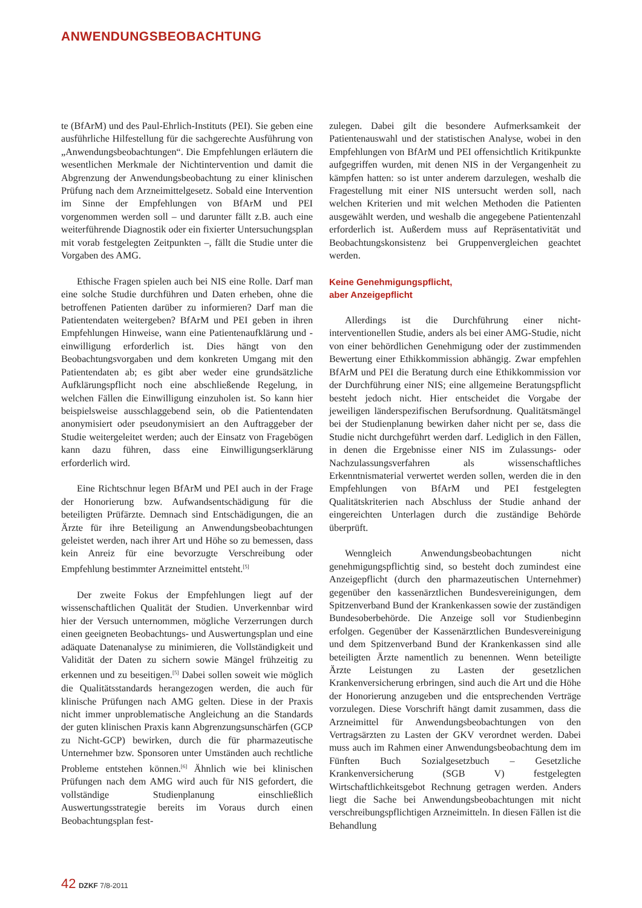ANWENDUNGSBEOBACHTUNG
te (BfArM) und des Paul-Ehrlich-Instituts (PEI). Sie geben eine ausführliche Hilfestellung für die sachgerechte Ausführung von „Anwendungsbeobachtungen“. Die Empfehlungen erläutern die wesentlichen Merkmale der Nichtintervention und damit die Abgrenzung der Anwendungsbeobachtung zu einer klinischen Prüfung nach dem Arzneimittelgesetz. Sobald eine Intervention im Sinne der Empfehlungen von BfArM und PEI vorgenommen werden soll – und darunter fällt z.B. auch eine weiterführende Diagnostik oder ein fixierter Untersuchungsplan mit vorab festgelegten Zeitpunkten –, fällt die Studie unter die Vorgaben des AMG.
Ethische Fragen spielen auch bei NIS eine Rolle. Darf man eine solche Studie durchführen und Daten erheben, ohne die betroffenen Patienten darüber zu informieren? Darf man die Patientendaten weitergeben? BfArM und PEI geben in ihren Empfehlungen Hinweise, wann eine Patientenaufklärung und -einwilligung erforderlich ist. Dies hängt von den Beobachtungsvorgaben und dem konkreten Umgang mit den Patientendaten ab; es gibt aber weder eine grundsätzliche Aufklärungspflicht noch eine abschließende Regelung, in welchen Fällen die Einwilligung einzuholen ist. So kann hier beispielsweise ausschlaggebend sein, ob die Patientendaten anonymisiert oder pseudonymisiert an den Auftraggeber der Studie weitergeleitet werden; auch der Einsatz von Fragebögen kann dazu führen, dass eine Einwilligungserklärung erforderlich wird.
Eine Richtschnur legen BfArM und PEI auch in der Frage der Honorierung bzw. Aufwandsentschädigung für die beteiligten Prüfärzte. Demnach sind Entschädigungen, die an Ärzte für ihre Beteiligung an Anwendungsbeobachtungen geleistet werden, nach ihrer Art und Höhe so zu bemessen, dass kein Anreiz für eine bevorzugte Verschreibung oder Empfehlung bestimmter Arzneimittel entsteht.<sup>[5]</sup>
Der zweite Fokus der Empfehlungen liegt auf der wissenschaftlichen Qualität der Studien. Unverkennbar wird hier der Versuch unternommen, mögliche Verzerrungen durch einen geeigneten Beobachtungs- und Auswertungsplan und eine adäquate Datenanalyse zu minimieren, die Vollständigkeit und Validität der Daten zu sichern sowie Mängel frühzeitig zu erkennen und zu beseitigen.<sup>[5]</sup> Dabei sollen soweit wie möglich die Qualitätsstandards herangezogen werden, die auch für klinische Prüfungen nach AMG gelten. Diese in der Praxis nicht immer unproblematische Angleichung an die Standards der guten klinischen Praxis kann Abgrenzungsunschärfen (GCP zu Nicht-GCP) bewirken, durch die für pharmazeutische Unternehmer bzw. Sponsoren unter Umständen auch rechtliche Probleme entstehen können.<sup>[6]</sup> Ähnlich wie bei klinischen Prüfungen nach dem AMG wird auch für NIS gefordert, die vollständige Studienplanung einschließlich Auswertungsstrategie bereits im Voraus durch einen Beobachtungsplan fest-
zulegen. Dabei gilt die besondere Aufmerksamkeit der Patientenauswahl und der statistischen Analyse, wobei in den Empfehlungen von BfArM und PEI offensichtlich Kritikpunkte aufgegriffen wurden, mit denen NIS in der Vergangenheit zu kämpfen hatten: so ist unter anderem darzulegen, weshalb die Fragestellung mit einer NIS untersucht werden soll, nach welchen Kriterien und mit welchen Methoden die Patienten ausgewählt werden, und weshalb die angegebene Patientenzahl erforderlich ist. Außerdem muss auf Repräsentativität und Beobachtungskonsistenz bei Gruppenvergleichen geachtet werden.
Keine Genehmigungspflicht,
aber Anzeigepflicht
Allerdings ist die Durchführung einer nicht-interventionellen Studie, anders als bei einer AMG-Studie, nicht von einer behördlichen Genehmigung oder der zustimmenden Bewertung einer Ethikkommission abhängig. Zwar empfehlen BfArM und PEI die Beratung durch eine Ethikkommission vor der Durchführung einer NIS; eine allgemeine Beratungspflicht besteht jedoch nicht. Hier entscheidet die Vorgabe der jeweiligen länderspezifischen Berufsordnung. Qualitätsmängel bei der Studienplanung bewirken daher nicht per se, dass die Studie nicht durchgeführt werden darf. Lediglich in den Fällen, in denen die Ergebnisse einer NIS im Zulassungs- oder Nachzulassungsverfahren als wissenschaftliches Erkenntnismaterial verwertet werden sollen, werden die in den Empfehlungen von BfArM und PEI festgelegten Qualitätskriterien nach Abschluss der Studie anhand der eingereichten Unterlagen durch die zuständige Behörde überprüft.
Wenngleich Anwendungsbeobachtungen nicht genehmigungspflichtig sind, so besteht doch zumindest eine Anzeigepflicht (durch den pharmazeutischen Unternehmer) gegenüber den kassenärztlichen Bundesvereinigungen, dem Spitzenverband Bund der Krankenkassen sowie der zuständigen Bundesoberbehörde. Die Anzeige soll vor Studienbeginn erfolgen. Gegenüber der Kassenärztlichen Bundesvereinigung und dem Spitzenverband Bund der Krankenkassen sind alle beteiligten Ärzte namentlich zu benennen. Wenn beteiligte Ärzte Leistungen zu Lasten der gesetzlichen Krankenversicherung erbringen, sind auch die Art und die Höhe der Honorierung anzugeben und die entsprechenden Verträge vorzulegen. Diese Vorschrift hängt damit zusammen, dass die Arzneimittel für Anwendungsbeobachtungen von den Vertragsärzten zu Lasten der GKV verordnet werden. Dabei muss auch im Rahmen einer Anwendungsbeobachtung dem im Fünften Buch Sozialgesetzbuch – Gesetzliche Krankenversicherung (SGB V) festgelegten Wirtschaftlichkeitsgebot Rechnung getragen werden. Anders liegt die Sache bei Anwendungsbeobachtungen mit nicht verschreibungspflichtigen Arzneimitteln. In diesen Fällen ist die Behandlung
42 DZKF 7/8-2011